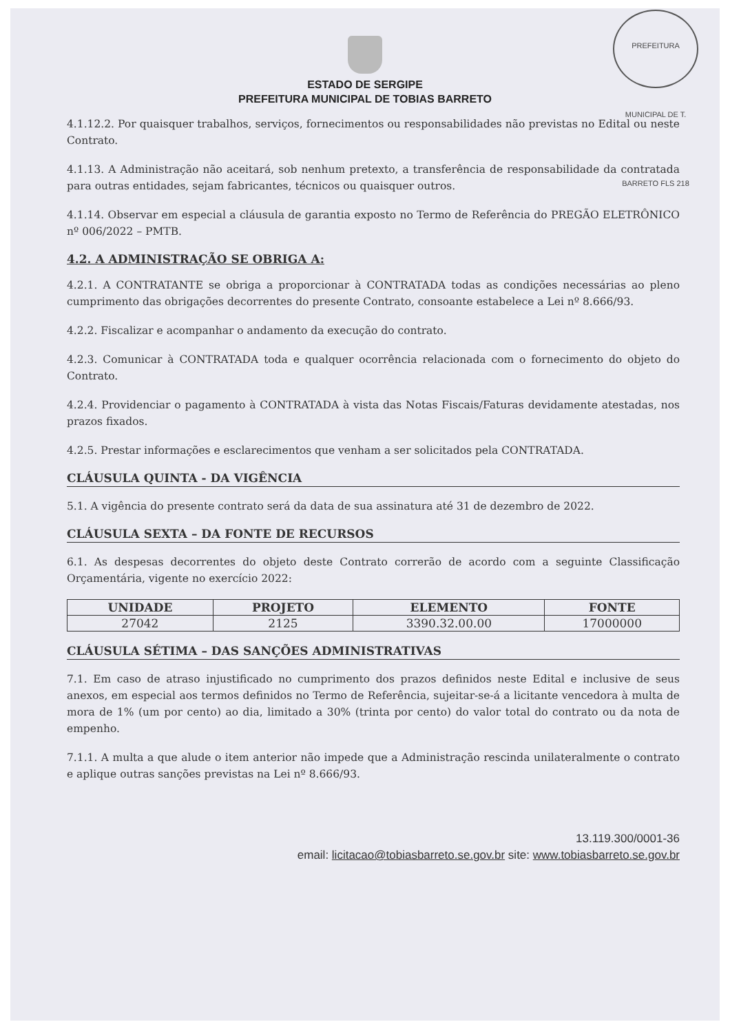PREFEITURA MUNICIPAL DE T. BARRETO FLS 218
ESTADO DE SERGIPE
PREFEITURA MUNICIPAL DE TOBIAS BARRETO
4.1.12.2. Por quaisquer trabalhos, serviços, fornecimentos ou responsabilidades não previstas no Edital ou neste Contrato.
4.1.13. A Administração não aceitará, sob nenhum pretexto, a transferência de responsabilidade da contratada para outras entidades, sejam fabricantes, técnicos ou quaisquer outros.
4.1.14. Observar em especial a cláusula de garantia exposto no Termo de Referência do PREGÃO ELETRÔNICO nº 006/2022 – PMTB.
4.2. A ADMINISTRAÇÃO SE OBRIGA A:
4.2.1. A CONTRATANTE se obriga a proporcionar à CONTRATADA todas as condições necessárias ao pleno cumprimento das obrigações decorrentes do presente Contrato, consoante estabelece a Lei nº 8.666/93.
4.2.2. Fiscalizar e acompanhar o andamento da execução do contrato.
4.2.3. Comunicar à CONTRATADA toda e qualquer ocorrência relacionada com o fornecimento do objeto do Contrato.
4.2.4. Providenciar o pagamento à CONTRATADA à vista das Notas Fiscais/Faturas devidamente atestadas, nos prazos fixados.
4.2.5. Prestar informações e esclarecimentos que venham a ser solicitados pela CONTRATADA.
CLÁUSULA QUINTA - DA VIGÊNCIA
5.1. A vigência do presente contrato será da data de sua assinatura até 31 de dezembro de 2022.
CLÁUSULA SEXTA – DA FONTE DE RECURSOS
6.1. As despesas decorrentes do objeto deste Contrato correrão de acordo com a seguinte Classificação Orçamentária, vigente no exercício 2022:
| UNIDADE | PROJETO | ELEMENTO | FONTE |
| --- | --- | --- | --- |
| 27042 | 2125 | 3390.32.00.00 | 17000000 |
CLÁUSULA SÉTIMA – DAS SANÇÕES ADMINISTRATIVAS
7.1. Em caso de atraso injustificado no cumprimento dos prazos definidos neste Edital e inclusive de seus anexos, em especial aos termos definidos no Termo de Referência, sujeitar-se-á a licitante vencedora à multa de mora de 1% (um por cento) ao dia, limitado a 30% (trinta por cento) do valor total do contrato ou da nota de empenho.
7.1.1. A multa a que alude o item anterior não impede que a Administração rescinda unilateralmente o contrato e aplique outras sanções previstas na Lei nº 8.666/93.
13.119.300/0001-36
email: licitacao@tobiasbarreto.se.gov.br site: www.tobiasbarreto.se.gov.br